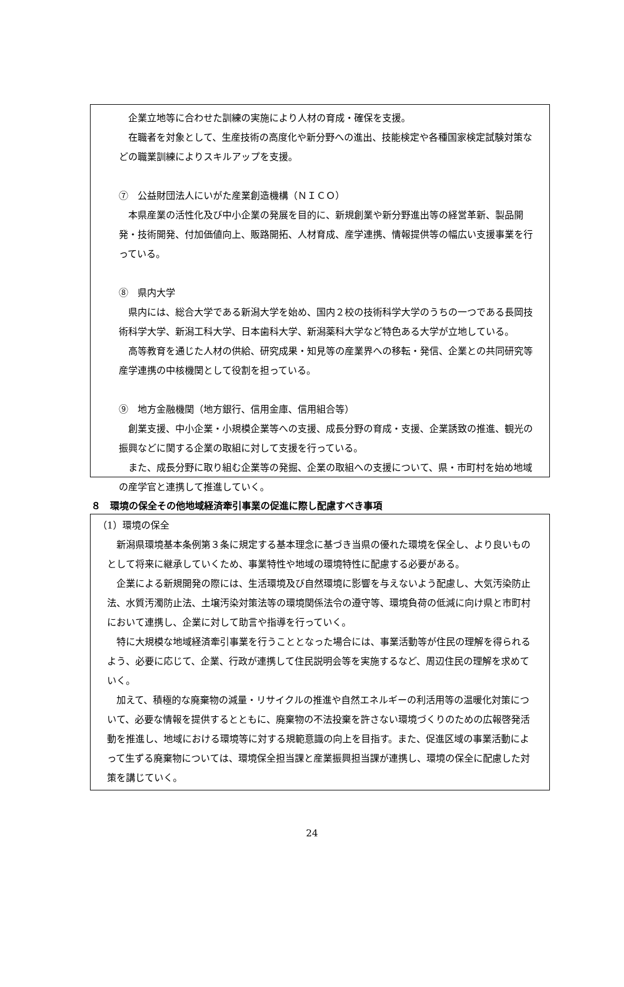企業立地等に合わせた訓練の実施により人材の育成・確保を支援。
在職者を対象として、生産技術の高度化や新分野への進出、技能検定や各種国家検定試験対策などの職業訓練によりスキルアップを支援。
⑦　公益財団法人にいがた産業創造機構（ＮＩＣＯ）
本県産業の活性化及び中小企業の発展を目的に、新規創業や新分野進出等の経営革新、製品開発・技術開発、付加価値向上、販路開拓、人材育成、産学連携、情報提供等の幅広い支援事業を行っている。
⑧　県内大学
県内には、総合大学である新潟大学を始め、国内２校の技術科学大学のうちの一つである長岡技術科学大学、新潟工科大学、日本歯科大学、新潟薬科大学など特色ある大学が立地している。
高等教育を通じた人材の供給、研究成果・知見等の産業界への移転・発信、企業との共同研究等産学連携の中核機関として役割を担っている。
⑨　地方金融機関（地方銀行、信用金庫、信用組合等）
創業支援、中小企業・小規模企業等への支援、成長分野の育成・支援、企業誘致の推進、観光の振興などに関する企業の取組に対して支援を行っている。
また、成長分野に取り組む企業等の発掘、企業の取組への支援について、県・市町村を始め地域の産学官と連携して推進していく。
８　環境の保全その他地域経済牽引事業の促進に際し配慮すべき事項
（1）環境の保全
新潟県環境基本条例第３条に規定する基本理念に基づき当県の優れた環境を保全し、より良いものとして将来に継承していくため、事業特性や地域の環境特性に配慮する必要がある。
企業による新規開発の際には、生活環境及び自然環境に影響を与えないよう配慮し、大気汚染防止法、水質汚濁防止法、土壌汚染対策法等の環境関係法令の遵守等、環境負荷の低減に向け県と市町村において連携し、企業に対して助言や指導を行っていく。
特に大規模な地域経済牽引事業を行うこととなった場合には、事業活動等が住民の理解を得られるよう、必要に応じて、企業、行政が連携して住民説明会等を実施するなど、周辺住民の理解を求めていく。
加えて、積極的な廃棄物の減量・リサイクルの推進や自然エネルギーの利活用等の温暖化対策について、必要な情報を提供するとともに、廃棄物の不法投棄を許さない環境づくりのための広報啓発活動を推進し、地域における環境等に対する規範意識の向上を目指す。また、促進区域の事業活動によって生ずる廃棄物については、環境保全担当課と産業振興担当課が連携し、環境の保全に配慮した対策を講じていく。
24